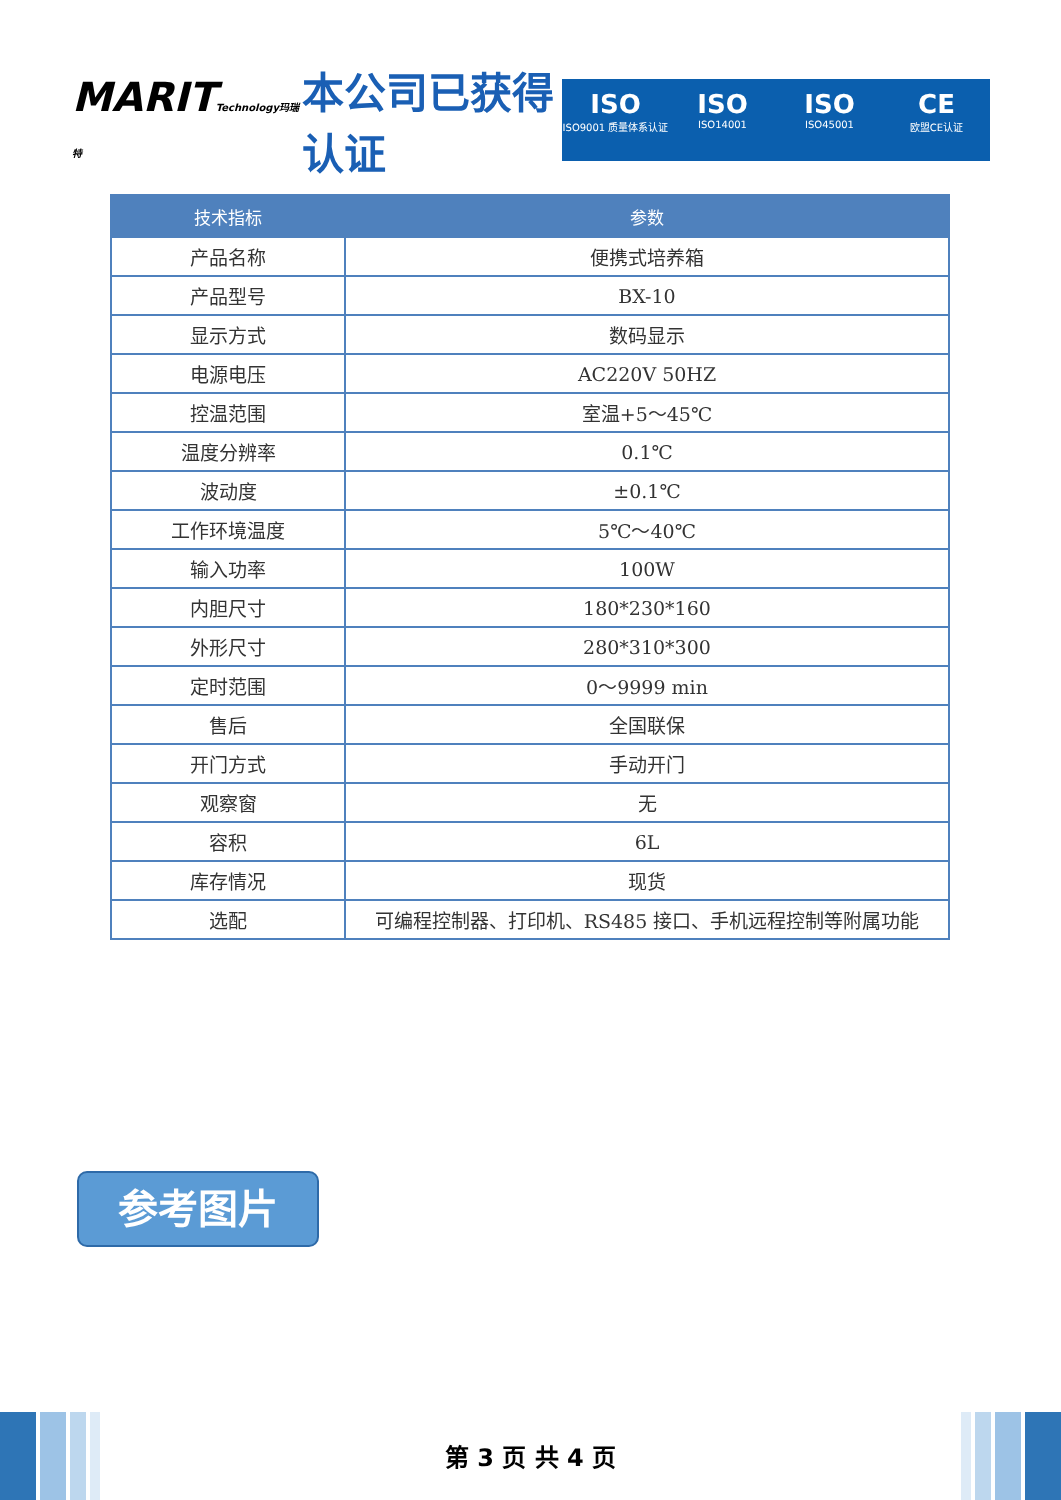MARITTechnology玛瑞特
本公司已获得认证
ISO
ISO9001 质量体系认证
ISO
ISO14001
ISO
ISO45001
CE
欧盟CE认证
| 技术指标 | 参数 |
| --- | --- |
| 产品名称 | 便携式培养箱 |
| 产品型号 | BX-10 |
| 显示方式 | 数码显示 |
| 电源电压 | AC220V 50HZ |
| 控温范围 | 室温+5～45℃ |
| 温度分辨率 | 0.1℃ |
| 波动度 | ±0.1℃ |
| 工作环境温度 | 5℃～40℃ |
| 输入功率 | 100W |
| 内胆尺寸 | 180*230*160 |
| 外形尺寸 | 280*310*300 |
| 定时范围 | 0～9999 min |
| 售后 | 全国联保 |
| 开门方式 | 手动开门 |
| 观察窗 | 无 |
| 容积 | 6L |
| 库存情况 | 现货 |
| 选配 | 可编程控制器、打印机、RS485 接口、手机远程控制等附属功能 |
参考图片
第 3 页 共 4 页